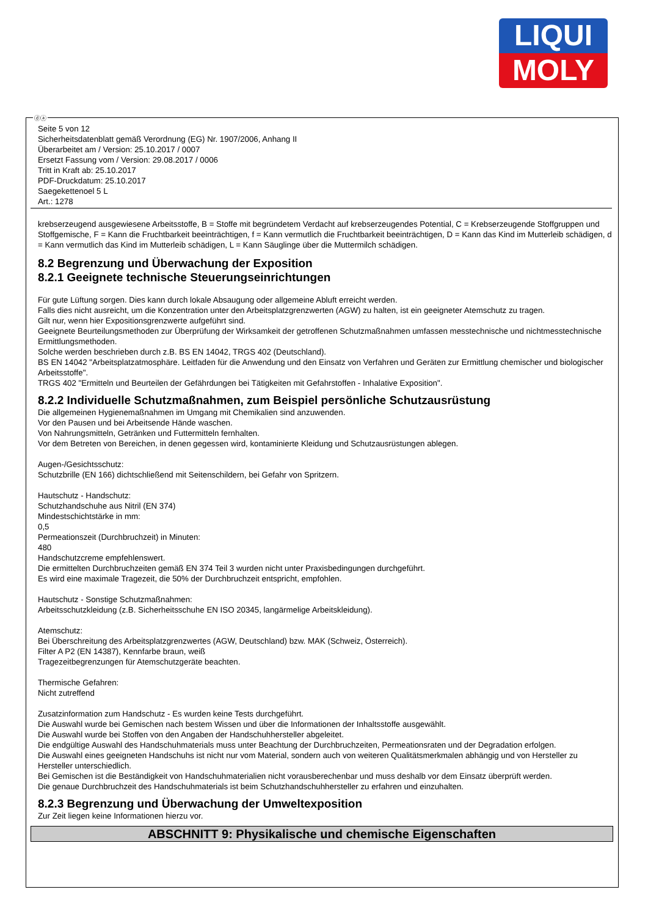LIQUI
MOLY
ⓓⓐ
Seite 5 von 12
Sicherheitsdatenblatt gemäß Verordnung (EG) Nr. 1907/2006, Anhang II
Überarbeitet am / Version: 25.10.2017 / 0007
Ersetzt Fassung vom / Version: 29.08.2017 / 0006
Tritt in Kraft ab: 25.10.2017
PDF-Druckdatum: 25.10.2017
Saegekettenoel 5 L
Art.: 1278
krebserzeugend ausgewiesene Arbeitsstoffe, B = Stoffe mit begründetem Verdacht auf krebserzeugendes Potential, C = Krebserzeugende Stoffgruppen und Stoffgemische, F = Kann die Fruchtbarkeit beeinträchtigen, f = Kann vermutlich die Fruchtbarkeit beeinträchtigen, D = Kann das Kind im Mutterleib schädigen, d = Kann vermutlich das Kind im Mutterleib schädigen, L = Kann Säuglinge über die Muttermilch schädigen.
8.2 Begrenzung und Überwachung der Exposition
8.2.1 Geeignete technische Steuerungseinrichtungen
Für gute Lüftung sorgen. Dies kann durch lokale Absaugung oder allgemeine Abluft erreicht werden.
Falls dies nicht ausreicht, um die Konzentration unter den Arbeitsplatzgrenzwerten (AGW) zu halten, ist ein geeigneter Atemschutz zu tragen.
Gilt nur, wenn hier Expositionsgrenzwerte aufgeführt sind.
Geeignete Beurteilungsmethoden zur Überprüfung der Wirksamkeit der getroffenen Schutzmaßnahmen umfassen messtechnische und nichtmesstechnische Ermittlungsmethoden.
Solche werden beschrieben durch z.B. BS EN 14042, TRGS 402 (Deutschland).
BS EN 14042 "Arbeitsplatzatmosphäre. Leitfaden für die Anwendung und den Einsatz von Verfahren und Geräten zur Ermittlung chemischer und biologischer Arbeitsstoffe".
TRGS 402 "Ermitteln und Beurteilen der Gefährdungen bei Tätigkeiten mit Gefahrstoffen - Inhalative Exposition".
8.2.2 Individuelle Schutzmaßnahmen, zum Beispiel persönliche Schutzausrüstung
Die allgemeinen Hygienemaßnahmen im Umgang mit Chemikalien sind anzuwenden.
Vor den Pausen und bei Arbeitsende Hände waschen.
Von Nahrungsmitteln, Getränken und Futtermitteln fernhalten.
Vor dem Betreten von Bereichen, in denen gegessen wird, kontaminierte Kleidung und Schutzausrüstungen ablegen.
Augen-/Gesichtsschutz:
Schutzbrille (EN 166) dichtschließend mit Seitenschildern, bei Gefahr von Spritzern.
Hautschutz - Handschutz:
Schutzhandschuhe aus Nitril (EN 374)
Mindestschichtstärke in mm:
0,5
Permeationszeit (Durchbruchzeit) in Minuten:
480
Handschutzcreme empfehlenswert.
Die ermittelten Durchbruchzeiten gemäß EN 374 Teil 3 wurden nicht unter Praxisbedingungen durchgeführt.
Es wird eine maximale Tragezeit, die 50% der Durchbruchzeit entspricht, empfohlen.
Hautschutz - Sonstige Schutzmaßnahmen:
Arbeitsschutzkleidung (z.B. Sicherheitsschuhe EN ISO 20345, langärmelige Arbeitskleidung).
Atemschutz:
Bei Überschreitung des Arbeitsplatzgrenzwertes (AGW, Deutschland) bzw. MAK (Schweiz, Österreich).
Filter A P2 (EN 14387), Kennfarbe braun, weiß
Tragezeitbegrenzungen für Atemschutzgeräte beachten.
Thermische Gefahren:
Nicht zutreffend
Zusatzinformation zum Handschutz - Es wurden keine Tests durchgeführt.
Die Auswahl wurde bei Gemischen nach bestem Wissen und über die Informationen der Inhaltsstoffe ausgewählt.
Die Auswahl wurde bei Stoffen von den Angaben der Handschuhhersteller abgeleitet.
Die endgültige Auswahl des Handschuhmaterials muss unter Beachtung der Durchbruchzeiten, Permeationsraten und der Degradation erfolgen.
Die Auswahl eines geeigneten Handschuhs ist nicht nur vom Material, sondern auch von weiteren Qualitätsmerkmalen abhängig und von Hersteller zu Hersteller unterschiedlich.
Bei Gemischen ist die Beständigkeit von Handschuhmaterialien nicht vorausberechenbar und muss deshalb vor dem Einsatz überprüft werden.
Die genaue Durchbruchzeit des Handschuhmaterials ist beim Schutzhandschuhhersteller zu erfahren und einzuhalten.
8.2.3 Begrenzung und Überwachung der Umweltexposition
Zur Zeit liegen keine Informationen hierzu vor.
ABSCHNITT 9: Physikalische und chemische Eigenschaften